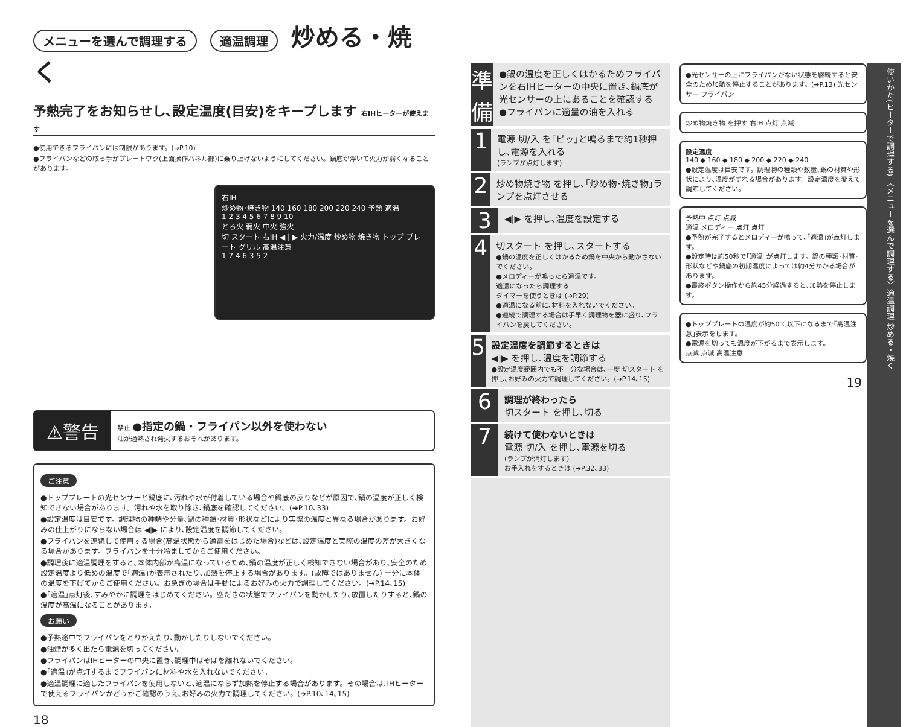メニューを選んで調理する 適温調理 炒める・焼く
予熱完了をお知らせし､設定温度(目安)をキープします 右IHヒーターが使えます
●使用できるフライパンには制限があります。(➔P.10)
●フライパンなどの取っ手がプレートワク(上面操作パネル部)に乗り上げないようにしてください。鍋底が浮いて火力が弱くなることがあります。
右IH
炒め物･焼き物 140 160 180 200 220 240 予熱 適温
1 2 3 4 5 6 7 8 9 10
とろ火 弱火 中火 強火
切 スタート 右IH ◀ | ▶ 火力/温度 炒め物 焼き物 トップ プレート グリル 高温注意
1 7 4 6 3 5 2
⚠警告
禁止 ●指定の鍋・フライパン以外を使わない
油が過熱され発火するおそれがあります。
ご注意
●トッププレートの光センサーと鍋底に､汚れや水が付着している場合や鍋底の反りなどが原因で､鍋の温度が正しく検知できない場合があります。汚れや水を取り除き､鍋底を確認してください。(➔P.10､33)
●設定温度は目安です。調理物の種類や分量､鍋の種類･材質･形状などにより実際の温度と異なる場合があります。お好みの仕上がりにならない場合は ◀|▶ により､設定温度を調節してください。
●フライパンを連続して使用する場合(高温状態から通電をはじめた場合)などは､設定温度と実際の温度の差が大きくなる場合があります。フライパンを十分冷ましてからご使用ください。
●調理後に適温調理をすると､本体内部が高温になっているため､鍋の温度が正しく検知できない場合があり､安全のため設定温度より低めの温度で｢適温｣が表示されたり､加熱を停止する場合があります。(故障ではありません) 十分に本体の温度を下げてからご使用ください。お急ぎの場合は手動によるお好みの火力で調理してください。(➔P.14､15)
●｢適温｣点灯後､すみやかに調理をはじめてください。空だきの状態でフライパンを動かしたり､放置したりすると､鍋の温度が高温になることがあります。
お願い
●予熱途中でフライパンをとりかえたり､動かしたりしないでください。
●油煙が多く出たら電源を切ってください。
●フライパンはIHヒーターの中央に置き､調理中はそばを離れないでください。
●｢適温｣が点灯するまでフライパンに材料や水を入れないでください。
●適温調理に適したフライパンを使用しないと､適温にならず加熱を停止する場合があります。その場合は､IHヒーターで使えるフライパンかどうかご確認のうえ､お好みの火力で調理してください。(➔P.10､14､15)
18
準備
●鍋の温度を正しくはかるためフライパンを右IHヒーターの中央に置き､鍋底が光センサーの上にあることを確認する
●フライパンに適量の油を入れる
1
電源 切/入 を｢ピッ｣と鳴るまで約1秒押し､電源を入れる
(ランプが点灯します)
2
炒め物焼き物 を押し､｢炒め物･焼き物｣ランプを点灯させる
3
◀|▶ を押し､温度を設定する
4
切スタート を押し､スタートする
●鍋の温度を正しくはかるため鍋を中央から動かさないでください。
●メロディーが鳴ったら適温です。
適温になったら調理する
タイマーを使うときは (➔P.29)
●適温になる前に､材料を入れないでください。
●連続で調理する場合は手早く調理物を器に盛り､フライパンを戻してください。
5
設定温度を調節するときは
◀|▶ を押し､温度を調節する
●設定温度範囲内でも不十分な場合は､一度 切スタート を押し､お好みの火力で調理してください。(➔P.14､15)
6
調理が終わったら
切スタート を押し､切る
7
続けて使わないときは
電源 切/入 を押し､電源を切る
(ランプが消灯します)
お手入れをするときは (➔P.32､33)
●光センサーの上にフライパンがない状態を継続すると安全のため加熱を停止することがあります。(➔P.13) 光センサー フライパン
炒め物焼き物 を押す 右IH 点灯 点滅
設定温度
140 ◆ 160 ◆ 180 ◆ 200 ◆ 220 ◆ 240
●設定温度は目安です。調理物の種類や数量､鍋の材質や形状により､温度がずれる場合があります。設定温度を変えて調節してください。
予熱中 点灯 点滅
適温 メロディー 点灯 点灯
●予熱が完了するとメロディーが鳴って､｢適温｣が点灯します。
●設定時は約50秒で｢適温｣が点灯します。鍋の種類･材質･形状などや鍋底の初期温度によっては約4分かかる場合があります。
●最終ボタン操作から約45分経過すると､加熱を停止します。
●トッププレートの温度が約50℃以下になるまで｢高温注意｣表示をします。
●電源を切っても温度が下がるまで表示します。
点滅 点滅 高温注意
19
使いかた(ヒーターで調理する) 〈メニューを選んで調理する〉適温調理 炒める・焼く